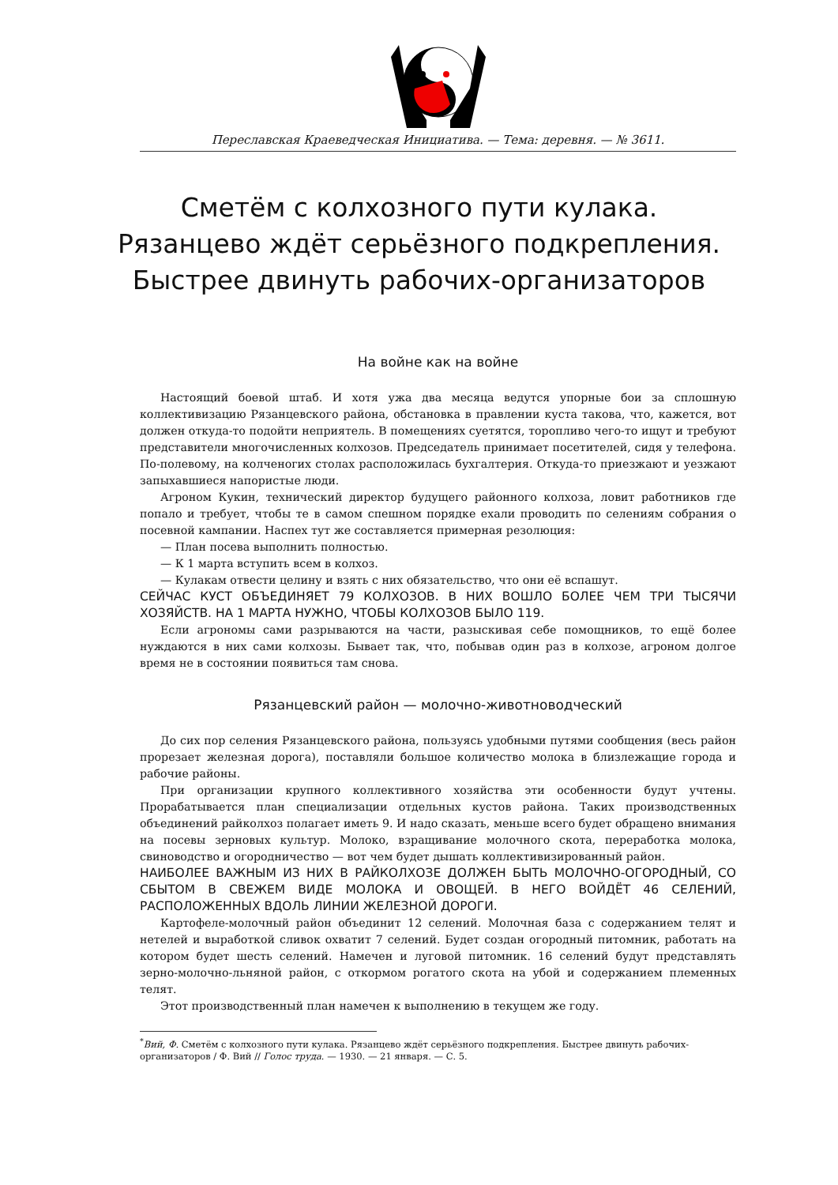Переславская Краеведческая Инициатива. — Тема: деревня. — № 3611.
Сметём с колхозного пути кулака.
Рязанцево ждёт серьёзного подкрепления.
Быстрее двинуть рабочих-организаторов
На войне как на войне
Настоящий боевой штаб. И хотя ужа два месяца ведутся упорные бои за сплошную коллективизацию Рязанцевского района, обстановка в правлении куста такова, что, кажется, вот должен откуда-то подойти неприятель. В помещениях суетятся, торопливо чего-то ищут и требуют представители многочисленных колхозов. Председатель принимает посетителей, сидя у телефона. По-полевому, на колченогих столах расположилась бухгалтерия. Откуда-то приезжают и уезжают запыхавшиеся напористые люди.
Агроном Кукин, технический директор будущего районного колхоза, ловит работников где попало и требует, чтобы те в самом спешном порядке ехали проводить по селениям собрания о посевной кампании. Наспех тут же составляется примерная резолюция:
— План посева выполнить полностью.
— К 1 марта вступить всем в колхоз.
— Кулакам отвести целину и взять с них обязательство, что они её вспашут.
СЕЙЧАС КУСТ ОБЪЕДИНЯЕТ 79 КОЛХОЗОВ. В НИХ ВОШЛО БОЛЕЕ ЧЕМ ТРИ ТЫСЯЧИ ХОЗЯЙСТВ. НА 1 МАРТА НУЖНО, ЧТОБЫ КОЛХОЗОВ БЫЛО 119.
Если агрономы сами разрываются на части, разыскивая себе помощников, то ещё более нуждаются в них сами колхозы. Бывает так, что, побывав один раз в колхозе, агроном долгое время не в состоянии появиться там снова.
Рязанцевский район — молочно-животноводческий
До сих пор селения Рязанцевского района, пользуясь удобными путями сообщения (весь район прорезает железная дорога), поставляли большое количество молока в близлежащие города и рабочие районы.
При организации крупного коллективного хозяйства эти особенности будут учтены. Прорабатывается план специализации отдельных кустов района. Таких производственных объединений райколхоз полагает иметь 9. И надо сказать, меньше всего будет обращено внимания на посевы зерновых культур. Молоко, взращивание молочного скота, переработка молока, свиноводство и огородничество — вот чем будет дышать коллективизированный район.
НАИБОЛЕЕ ВАЖНЫМ ИЗ НИХ В РАЙКОЛХОЗЕ ДОЛЖЕН БЫТЬ МОЛОЧНО-ОГОРОДНЫЙ, СО СБЫТОМ В СВЕЖЕМ ВИДЕ МОЛОКА И ОВОЩЕЙ. В НЕГО ВОЙДЁТ 46 СЕЛЕНИЙ, РАСПОЛОЖЕННЫХ ВДОЛЬ ЛИНИИ ЖЕЛЕЗНОЙ ДОРОГИ.
Картофеле-молочный район объединит 12 селений. Молочная база с содержанием телят и нетелей и выработкой сливок охватит 7 селений. Будет создан огородный питомник, работать на котором будет шесть селений. Намечен и луговой питомник. 16 селений будут представлять зерно-молочно-льняной район, с откормом рогатого скота на убой и содержанием племенных телят.
Этот производственный план намечен к выполнению в текущем же году.
<sup>*</sup> Вий, Ф. Сметём с колхозного пути кулака. Рязанцево ждёт серьёзного подкрепления. Быстрее двинуть рабочих-организаторов / Ф. Вий // Голос труда. — 1930. — 21 января. — С. 5.